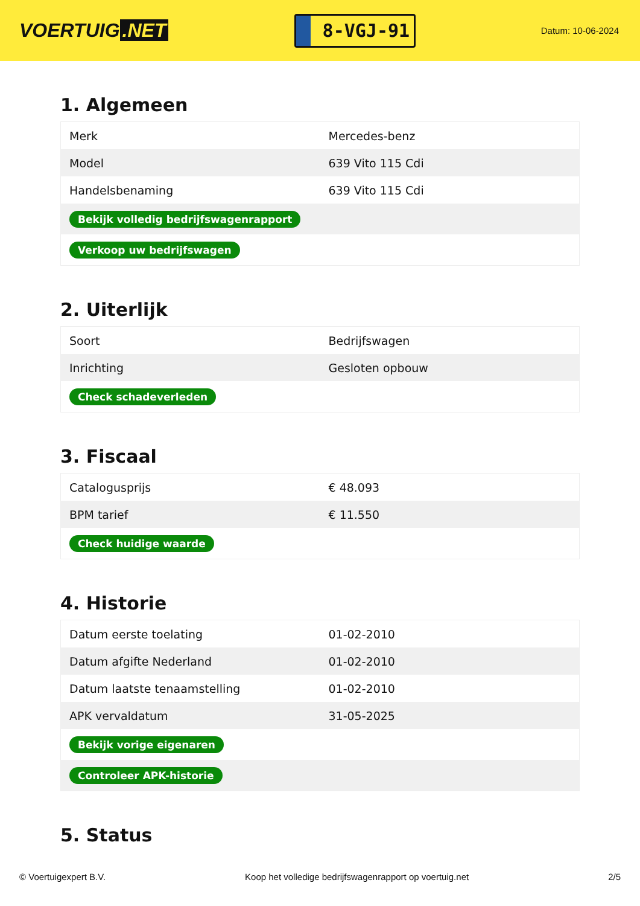VOERTUIG.NET
8-VGJ-91
Datum: 10-06-2024
1. Algemeen
| Merk | Mercedes-benz |
| Model | 639 Vito 115 Cdi |
| Handelsbenaming | 639 Vito 115 Cdi |
| Bekijk volledig bedrijfswagenrapport | |
| Verkoop uw bedrijfswagen | |
2. Uiterlijk
| Soort | Bedrijfswagen |
| Inrichting | Gesloten opbouw |
| Check schadeverleden | |
3. Fiscaal
| Catalogusprijs | € 48.093 |
| BPM tarief | € 11.550 |
| Check huidige waarde | |
4. Historie
| Datum eerste toelating | 01-02-2010 |
| Datum afgifte Nederland | 01-02-2010 |
| Datum laatste tenaamstelling | 01-02-2010 |
| APK vervaldatum | 31-05-2025 |
| Bekijk vorige eigenaren | |
| Controleer APK-historie | |
5. Status
© Voertuigexpert B.V. Koop het volledige bedrijfswagenrapport op voertuig.net 2/5